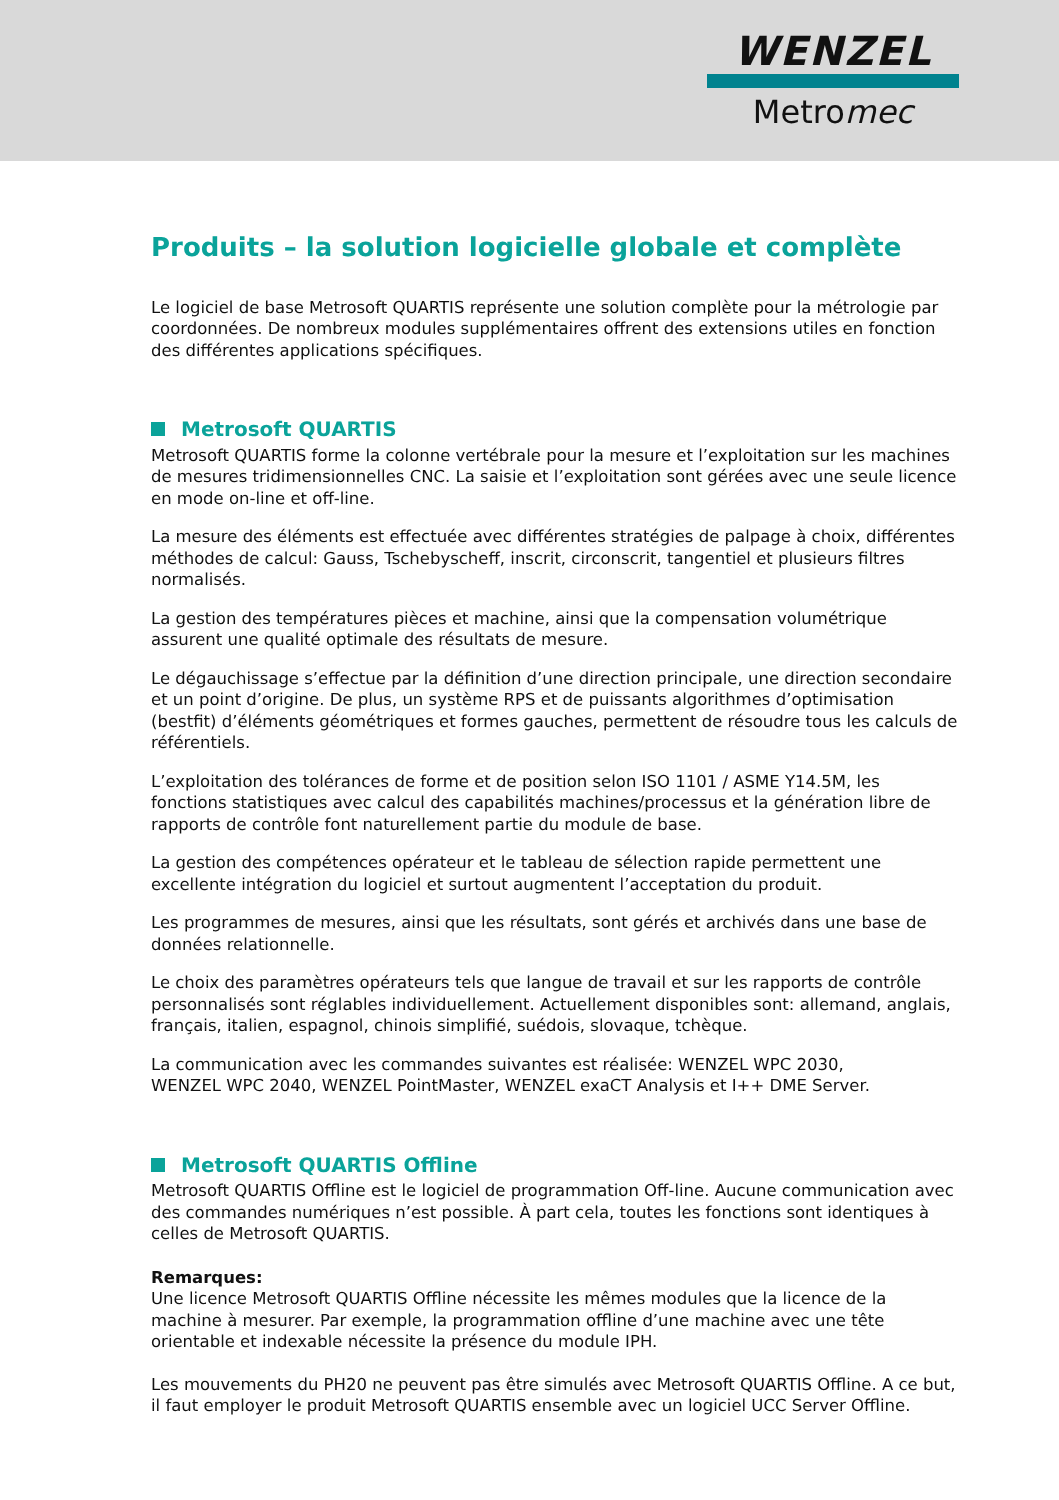WENZEL
Metromec
Produits – la solution logicielle globale et complète
Le logiciel de base Metrosoft QUARTIS représente une solution complète pour la métrologie par coordonnées. De nombreux modules supplémentaires offrent des extensions utiles en fonction des différentes applications spécifiques.
Metrosoft QUARTIS
Metrosoft QUARTIS forme la colonne vertébrale pour la mesure et l’exploitation sur les machines de mesures tridimensionnelles CNC. La saisie et l’exploitation sont gérées avec une seule licence en mode on-line et off-line.
La mesure des éléments est effectuée avec différentes stratégies de palpage à choix, différentes méthodes de calcul: Gauss, Tschebyscheff, inscrit, circonscrit, tangentiel et plusieurs filtres normalisés.
La gestion des températures pièces et machine, ainsi que la compensation volumétrique assurent une qualité optimale des résultats de mesure.
Le dégauchissage s’effectue par la définition d’une direction principale, une direction secondaire et un point d’origine. De plus, un système RPS et de puissants algorithmes d’optimisation (bestfit) d’éléments géométriques et formes gauches, permettent de résoudre tous les calculs de référentiels.
L’exploitation des tolérances de forme et de position selon ISO 1101 / ASME Y14.5M, les fonctions statistiques avec calcul des capabilités machines/processus et la génération libre de rapports de contrôle font naturellement partie du module de base.
La gestion des compétences opérateur et le tableau de sélection rapide permettent une excellente intégration du logiciel et surtout augmentent l’acceptation du produit.
Les programmes de mesures, ainsi que les résultats, sont gérés et archivés dans une base de données relationnelle.
Le choix des paramètres opérateurs tels que langue de travail et sur les rapports de contrôle personnalisés sont réglables individuellement. Actuellement disponibles sont: allemand, anglais, français, italien, espagnol, chinois simplifié, suédois, slovaque, tchèque.
La communication avec les commandes suivantes est réalisée: WENZEL WPC 2030,
WENZEL WPC 2040, WENZEL PointMaster, WENZEL exaCT Analysis et I++ DME Server.
Metrosoft QUARTIS Offline
Metrosoft QUARTIS Offline est le logiciel de programmation Off-line. Aucune communication avec des commandes numériques n’est possible. À part cela, toutes les fonctions sont identiques à celles de Metrosoft QUARTIS.
Remarques:
Une licence Metrosoft QUARTIS Offline nécessite les mêmes modules que la licence de la machine à mesurer. Par exemple, la programmation offline d’une machine avec une tête orientable et indexable nécessite la présence du module IPH.
Les mouvements du PH20 ne peuvent pas être simulés avec Metrosoft QUARTIS Offline. A ce but, il faut employer le produit Metrosoft QUARTIS ensemble avec un logiciel UCC Server Offline.